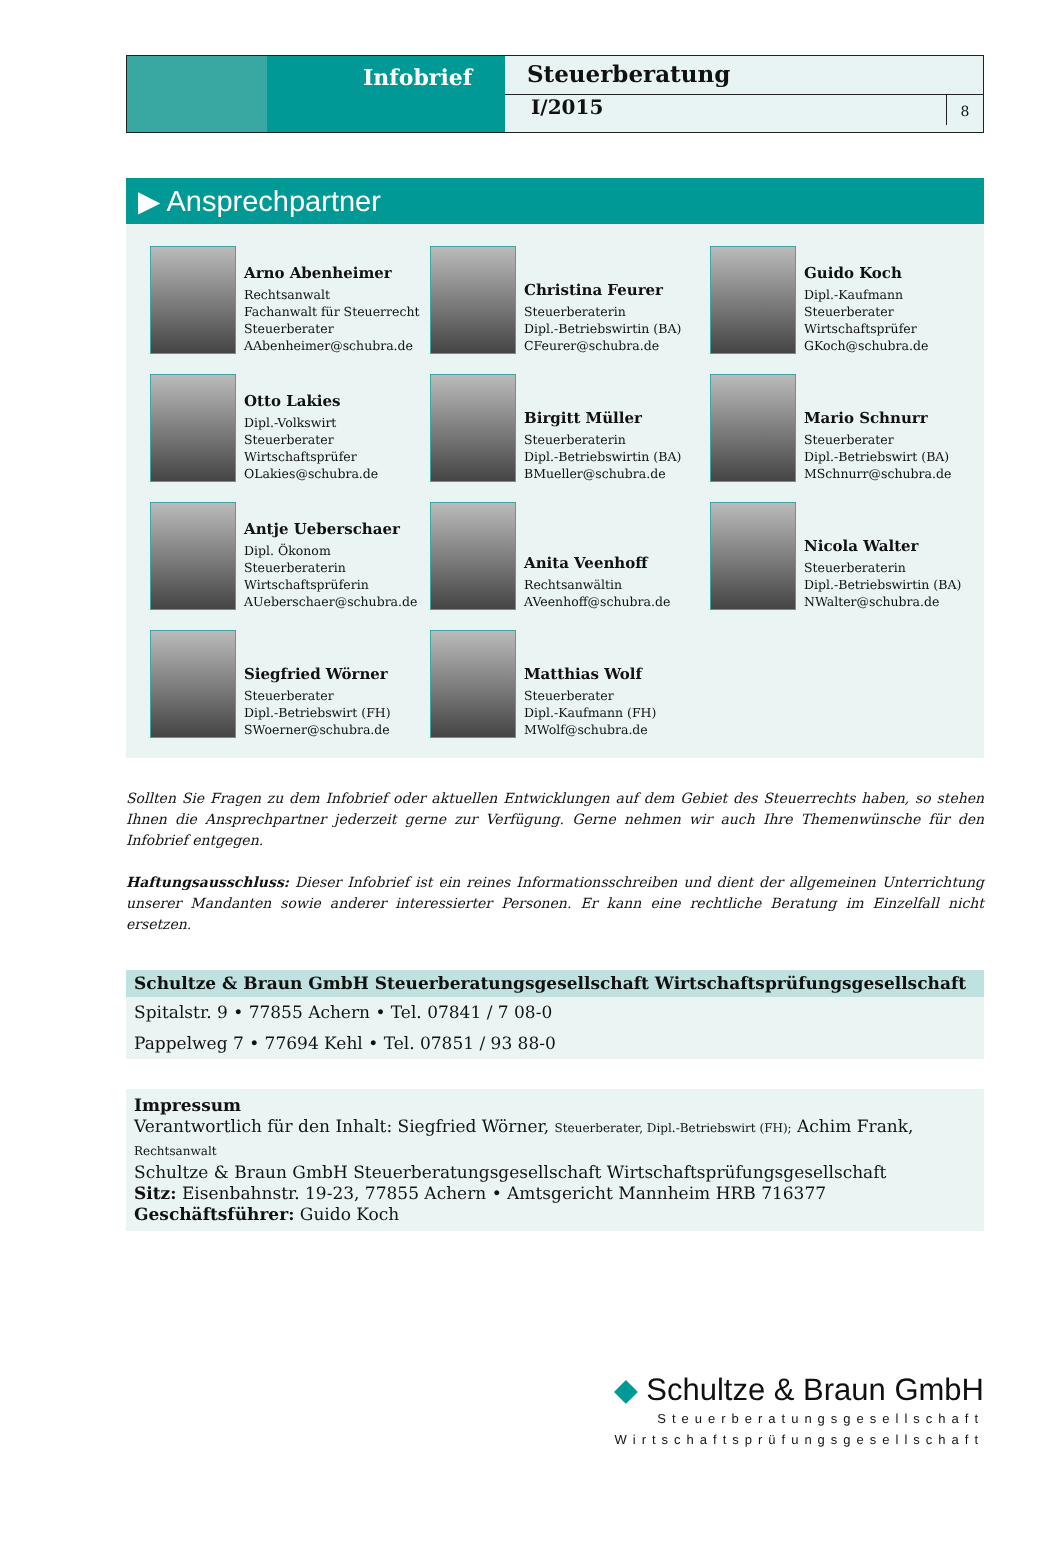Infobrief
Steuerberatung
I/2015 8
▶ Ansprechpartner
Arno Abenheimer
Rechtsanwalt
Fachanwalt für Steuerrecht
Steuerberater
AAbenheimer@schubra.de
Christina Feurer
Steuerberaterin
Dipl.-Betriebswirtin (BA)
CFeurer@schubra.de
Guido Koch
Dipl.-Kaufmann
Steuerberater
Wirtschaftsprüfer
GKoch@schubra.de
Otto Lakies
Dipl.-Volkswirt
Steuerberater
Wirtschaftsprüfer
OLakies@schubra.de
Birgitt Müller
Steuerberaterin
Dipl.-Betriebswirtin (BA)
BMueller@schubra.de
Mario Schnurr
Steuerberater
Dipl.-Betriebswirt (BA)
MSchnurr@schubra.de
Antje Ueberschaer
Dipl. Ökonom
Steuerberaterin
Wirtschaftsprüferin
AUeberschaer@schubra.de
Anita Veenhoff
Rechtsanwältin
AVeenhoff@schubra.de
Nicola Walter
Steuerberaterin
Dipl.-Betriebswirtin (BA)
NWalter@schubra.de
Siegfried Wörner
Steuerberater
Dipl.-Betriebswirt (FH)
SWoerner@schubra.de
Matthias Wolf
Steuerberater
Dipl.-Kaufmann (FH)
MWolf@schubra.de
Sollten Sie Fragen zu dem Infobrief oder aktuellen Entwicklungen auf dem Gebiet des Steuerrechts haben, so stehen Ihnen die Ansprechpartner jederzeit gerne zur Verfügung. Gerne nehmen wir auch Ihre Themenwünsche für den Infobrief entgegen.
Haftungsausschluss: Dieser Infobrief ist ein reines Informationsschreiben und dient der allgemeinen Unterrichtung unserer Mandanten sowie anderer interessierter Personen. Er kann eine rechtliche Beratung im Einzelfall nicht ersetzen.
Schultze & Braun GmbH Steuerberatungsgesellschaft Wirtschaftsprüfungsgesellschaft
Spitalstr. 9 • 77855 Achern • Tel. 07841 / 7 08-0
Pappelweg 7 • 77694 Kehl • Tel. 07851 / 93 88-0
Impressum
Verantwortlich für den Inhalt: Siegfried Wörner, Steuerberater, Dipl.-Betriebswirt (FH); Achim Frank, Rechtsanwalt
Schultze & Braun GmbH Steuerberatungsgesellschaft Wirtschaftsprüfungsgesellschaft
Sitz: Eisenbahnstr. 19-23, 77855 Achern • Amtsgericht Mannheim HRB 716377
Geschäftsführer: Guido Koch
◆ Schultze & Braun GmbH
Steuerberatungsgesellschaft
Wirtschaftsprüfungsgesellschaft